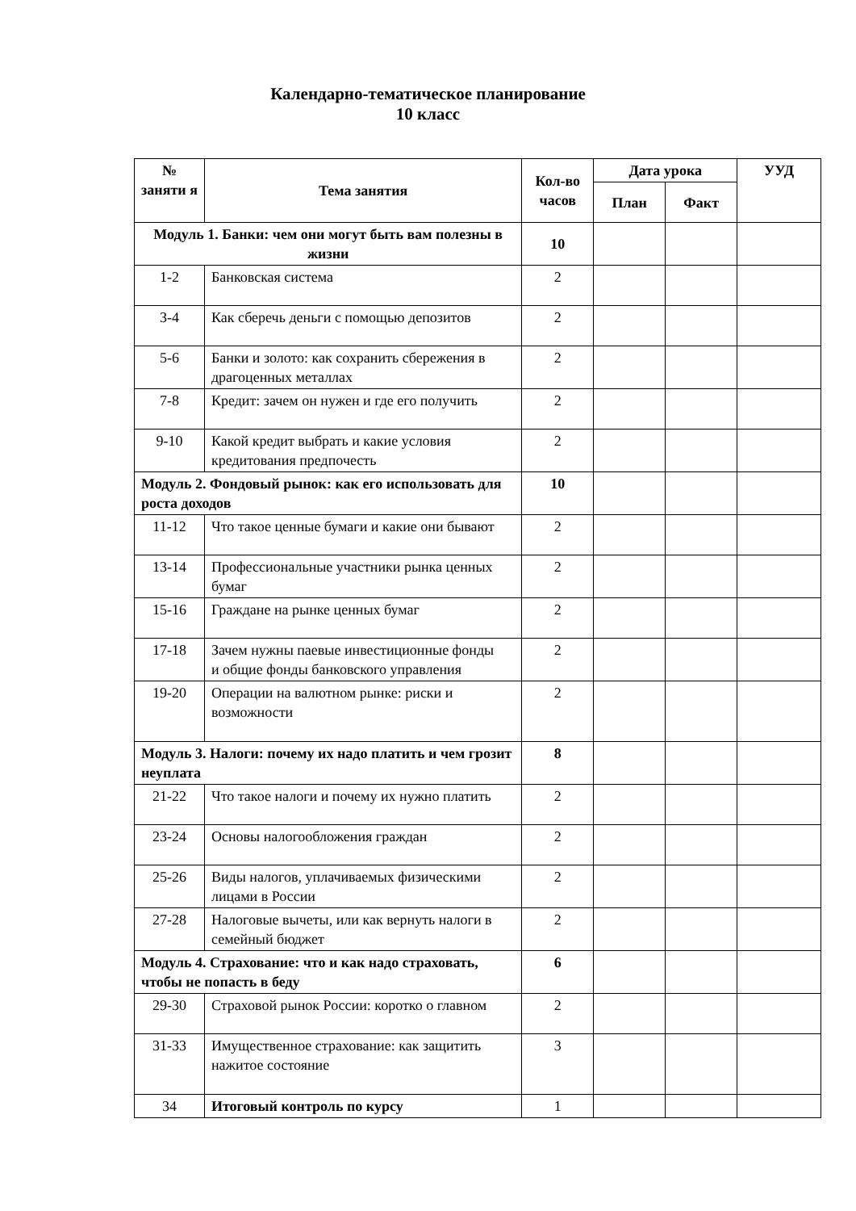Календарно-тематическое планирование
10 класс
| № заняти я | Тема занятия | Кол-во часов | Дата урока | | УУД |
| --- | --- | --- | --- | --- | --- |
| | | | План | Факт | |
| Модуль 1. Банки: чем они могут быть вам полезны в жизни | | 10 | | | |
| 1-2 | Банковская система | 2 | | | |
| 3-4 | Как сберечь деньги с помощью депозитов | 2 | | | |
| 5-6 | Банки и золото: как сохранить сбережения в драгоценных металлах | 2 | | | |
| 7-8 | Кредит: зачем он нужен и где его получить | 2 | | | |
| 9-10 | Какой кредит выбрать и какие условия кредитования предпочесть | 2 | | | |
| Модуль 2. Фондовый рынок: как его использовать для роста доходов | | 10 | | | |
| 11-12 | Что такое ценные бумаги и какие они бывают | 2 | | | |
| 13-14 | Профессиональные участники рынка ценных бумаг | 2 | | | |
| 15-16 | Граждане на рынке ценных бумаг | 2 | | | |
| 17-18 | Зачем нужны паевые инвестиционные фонды и общие фонды банковского управления | 2 | | | |
| 19-20 | Операции на валютном рынке: риски и возможности | 2 | | | |
| Модуль 3. Налоги: почему их надо платить и чем грозит неуплата | | 8 | | | |
| 21-22 | Что такое налоги и почему их нужно платить | 2 | | | |
| 23-24 | Основы налогообложения граждан | 2 | | | |
| 25-26 | Виды налогов, уплачиваемых физическими лицами в России | 2 | | | |
| 27-28 | Налоговые вычеты, или как вернуть налоги в семейный бюджет | 2 | | | |
| Модуль 4. Страхование: что и как надо страховать, чтобы не попасть в беду | | 6 | | | |
| 29-30 | Страховой рынок России: коротко о главном | 2 | | | |
| 31-33 | Имущественное страхование: как защитить нажитое состояние | 3 | | | |
| 34 | Итоговый контроль по курсу | 1 | | | |